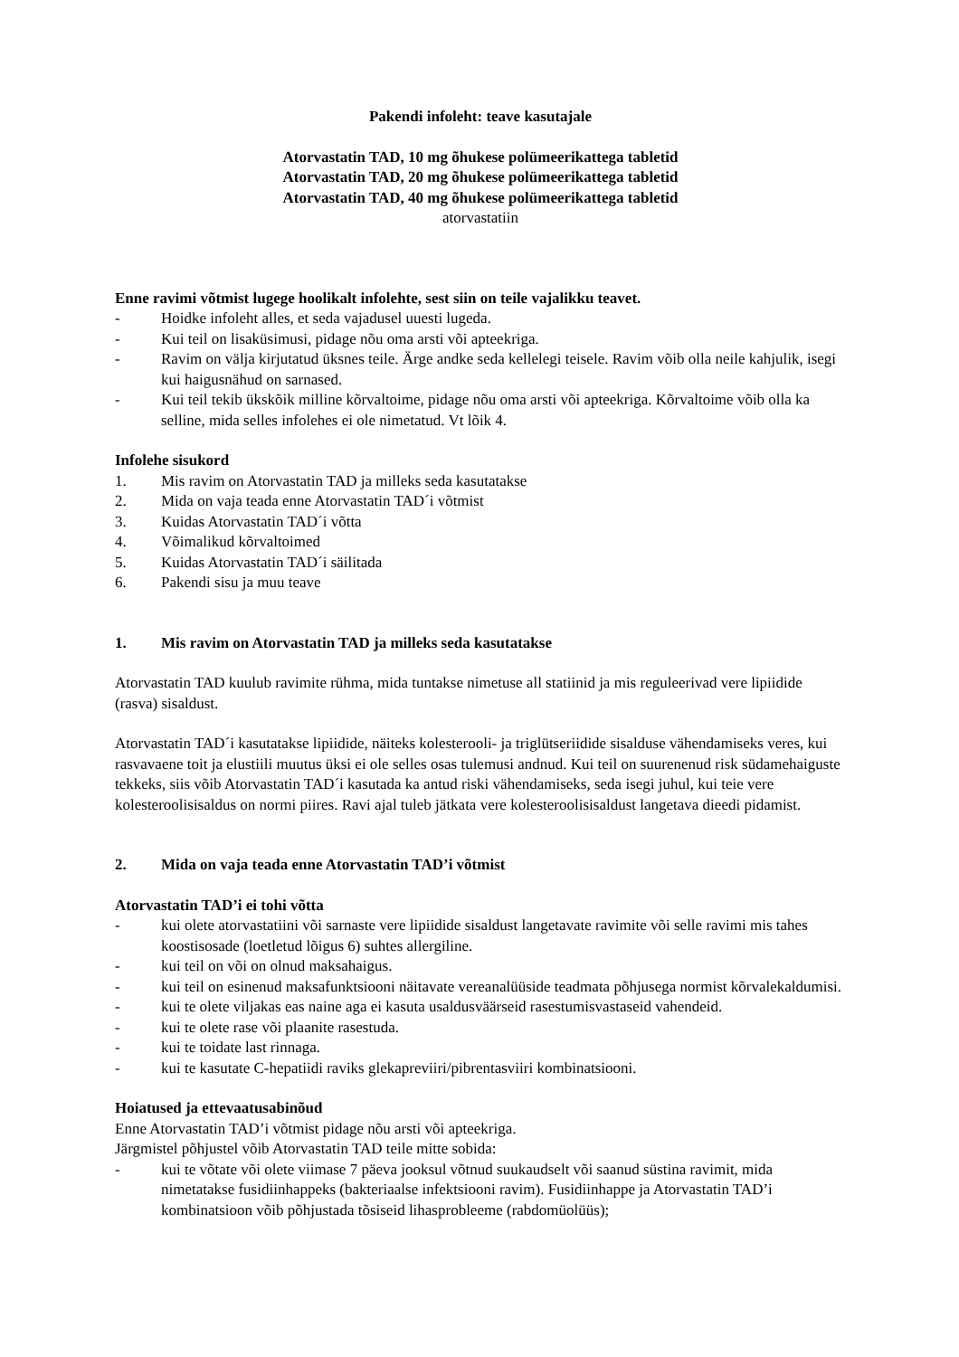Pakendi infoleht: teave kasutajale
Atorvastatin TAD, 10 mg õhukese polümeerikattega tabletid
Atorvastatin TAD, 20 mg õhukese polümeerikattega tabletid
Atorvastatin TAD, 40 mg õhukese polümeerikattega tabletid
atorvastatiin
Enne ravimi võtmist lugege hoolikalt infolehte, sest siin on teile vajalikku teavet.
- Hoidke infoleht alles, et seda vajadusel uuesti lugeda.
- Kui teil on lisaküsimusi, pidage nõu oma arsti või apteekriga.
- Ravim on välja kirjutatud üksnes teile. Ärge andke seda kellelegi teisele. Ravim võib olla neile kahjulik, isegi kui haigusnähud on sarnased.
- Kui teil tekib ükskõik milline kõrvaltoime, pidage nõu oma arsti või apteekriga. Kõrvaltoime võib olla ka selline, mida selles infolehes ei ole nimetatud. Vt lõik 4.
Infolehe sisukord
1. Mis ravim on Atorvastatin TAD ja milleks seda kasutatakse
2. Mida on vaja teada enne Atorvastatin TAD´i võtmist
3. Kuidas Atorvastatin TAD´i võtta
4. Võimalikud kõrvaltoimed
5. Kuidas Atorvastatin TAD´i säilitada
6. Pakendi sisu ja muu teave
1. Mis ravim on Atorvastatin TAD ja milleks seda kasutatakse
Atorvastatin TAD kuulub ravimite rühma, mida tuntakse nimetuse all statiinid ja mis reguleerivad vere lipiidide (rasva) sisaldust.
Atorvastatin TAD´i kasutatakse lipiidide, näiteks kolesterooli- ja triglütseriidide sisalduse vähendamiseks veres, kui rasvavaene toit ja elustiili muutus üksi ei ole selles osas tulemusi andnud. Kui teil on suurenenud risk südamehaiguste tekkeks, siis võib Atorvastatin TAD´i kasutada ka antud riski vähendamiseks, seda isegi juhul, kui teie vere kolesteroolisisaldus on normi piires. Ravi ajal tuleb jätkata vere kolesteroolisisaldust langetava dieedi pidamist.
2. Mida on vaja teada enne Atorvastatin TAD’i võtmist
Atorvastatin TAD’i ei tohi võtta
- kui olete atorvastatiini või sarnaste vere lipiidide sisaldust langetavate ravimite või selle ravimi mis tahes koostisosade (loetletud lõigus 6) suhtes allergiline.
- kui teil on või on olnud maksahaigus.
- kui teil on esinenud maksafunktsiooni näitavate vereanalüüside teadmata põhjusega normist kõrvalekaldumisi.
- kui te olete viljakas eas naine aga ei kasuta usaldusväärseid rasestumisvastaseid vahendeid.
- kui te olete rase või plaanite rasestuda.
- kui te toidate last rinnaga.
- kui te kasutate C-hepatiidi raviks glekapreviiri/pibrentasviiri kombinatsiooni.
Hoiatused ja ettevaatusabinõud
Enne Atorvastatin TAD’i võtmist pidage nõu arsti või apteekriga.
Järgmistel põhjustel võib Atorvastatin TAD teile mitte sobida:
- kui te võtate või olete viimase 7 päeva jooksul võtnud suukaudselt või saanud süstina ravimit, mida nimetatakse fusidiinhappeks (bakteriaalse infektsiooni ravim). Fusidiinhappe ja Atorvastatin TAD’i kombinatsioon võib põhjustada tõsiseid lihasprobleeme (rabdomüolüüs);